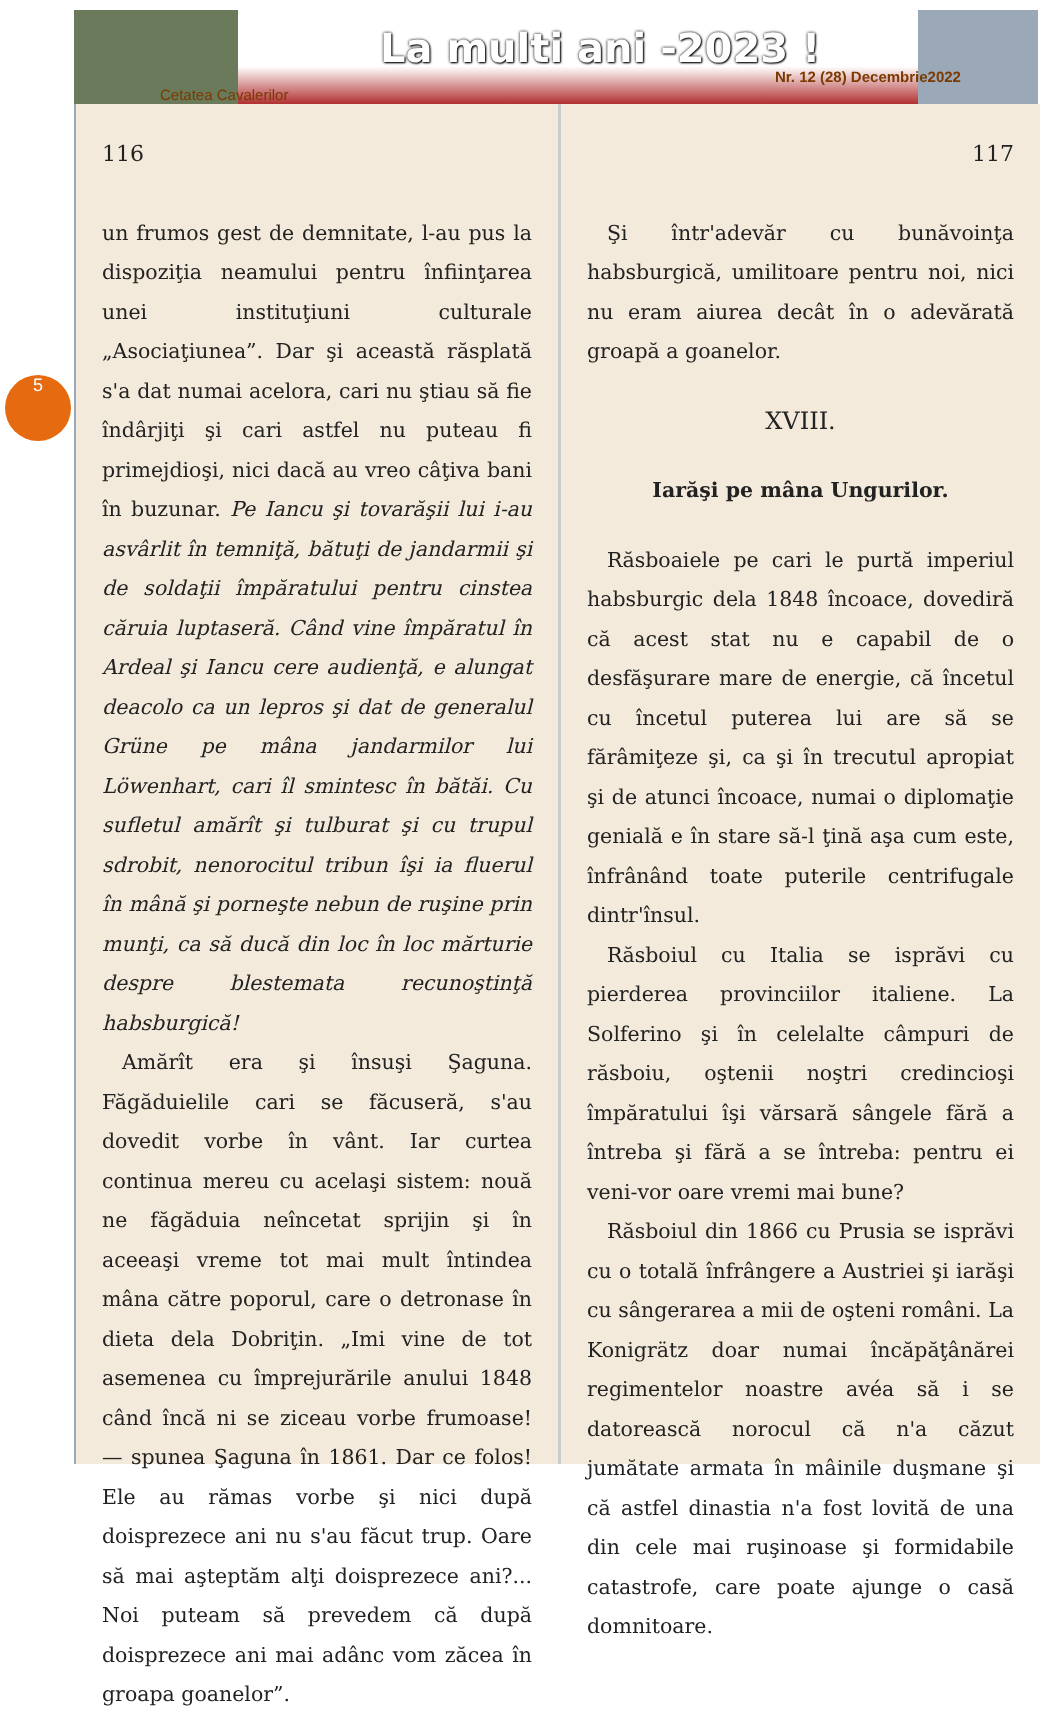La multi ani -2023 !
Nr. 12 (28) Decembrie2022
Cetatea Cavalerilor
5
116
un frumos gest de demnitate, l-au pus la dispoziţia neamului pentru înfiinţarea unei instituţiuni culturale „Asociaţiunea”. Dar şi această răsplată s'a dat numai acelora, cari nu ştiau să fie îndârjiţi şi cari astfel nu puteau fi primejdioşi, nici dacă au vreo câţiva bani în buzunar. Pe Iancu şi tovarăşii lui i-au asvârlit în temniţă, bătuţi de jandarmii şi de soldaţii împăratului pentru cinstea căruia luptaseră. Când vine împăratul în Ardeal şi Iancu cere audienţă, e alungat deacolo ca un lepros şi dat de generalul Grüne pe mâna jandarmilor lui Löwenhart, cari îl smintesc în bătăi. Cu sufletul amărît şi tulburat şi cu trupul sdrobit, nenorocitul tribun îşi ia fluerul în mână şi porneşte nebun de ruşine prin munţi, ca să ducă din loc în loc mărturie despre blestemata recunoştinţă habsburgică!
Amărît era şi însuşi Şaguna. Făgăduielile cari se făcuseră, s'au dovedit vorbe în vânt. Iar curtea continua mereu cu acelaşi sistem: nouă ne făgăduia neîncetat sprijin şi în aceeaşi vreme tot mai mult întindea mâna către poporul, care o detronase în dieta dela Dobriţin. „Imi vine de tot asemenea cu împrejurările anului 1848 când încă ni se ziceau vorbe frumoase! — spunea Şaguna în 1861. Dar ce folos! Ele au rămas vorbe şi nici după doisprezece ani nu s'au făcut trup. Oare să mai aşteptăm alţi doisprezece ani?... Noi puteam să prevedem că după doisprezece ani mai adânc vom zăcea în groapa goanelor”.
117
Şi într'adevăr cu bunăvoinţa habsburgică, umilitoare pentru noi, nici nu eram aiurea decât în o adevărată groapă a goanelor.
XVIII.
Iarăşi pe mâna Ungurilor.
Răsboaiele pe cari le purtă imperiul habsburgic dela 1848 încoace, dovediră că acest stat nu e capabil de o desfăşurare mare de energie, că încetul cu încetul puterea lui are să se fărâmiţeze şi, ca şi în trecutul apropiat şi de atunci încoace, numai o diplomaţie genială e în stare să-l ţină aşa cum este, înfrânând toate puterile centrifugale dintr'însul.
Răsboiul cu Italia se isprăvi cu pierderea provinciilor italiene. La Solferino şi în celelalte câmpuri de răsboiu, oştenii noştri credincioşi împăratului îşi vărsară sângele fără a întreba şi fără a se întreba: pentru ei veni-vor oare vremi mai bune?
Răsboiul din 1866 cu Prusia se isprăvi cu o totală înfrângere a Austriei şi iarăşi cu sângerarea a mii de oşteni români. La Konigrätz doar numai încăpăţânărei regimentelor noastre avéa să i se datorească norocul că n'a căzut jumătate armata în mâinile duşmane şi că astfel dinastia n'a fost lovită de una din cele mai ruşinoase şi formidabile catastrofe, care poate ajunge o casă domnitoare.